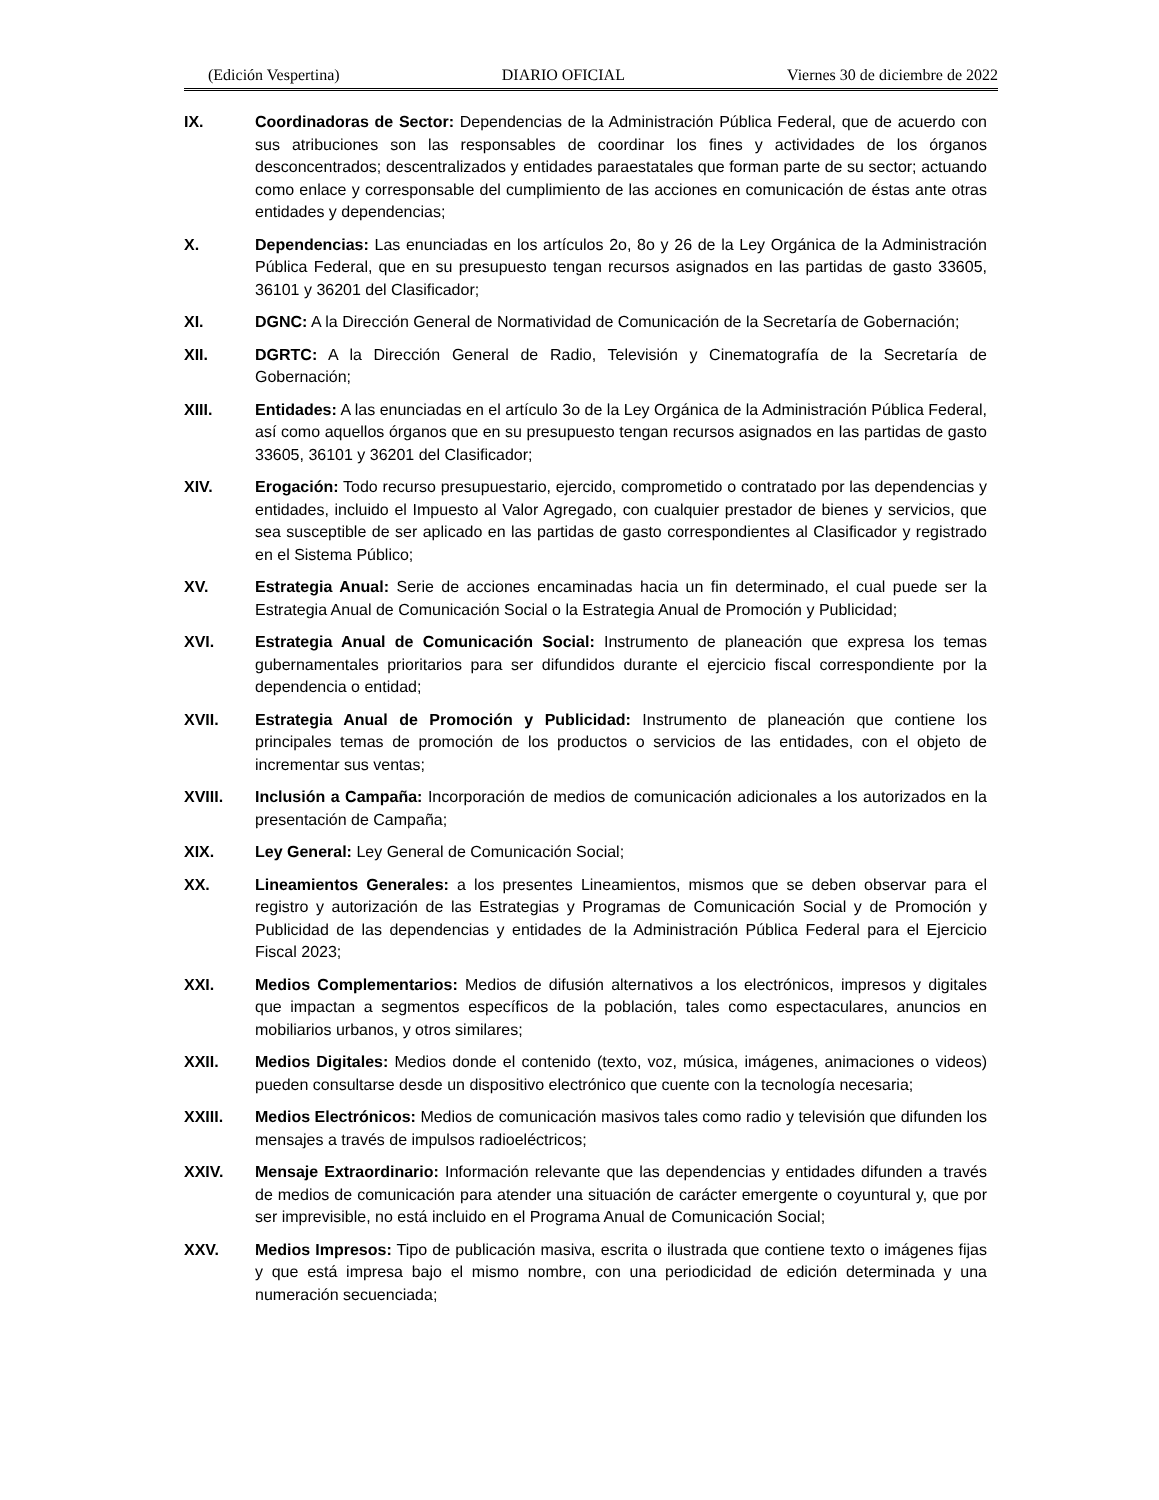(Edición Vespertina) DIARIO OFICIAL Viernes 30 de diciembre de 2022
IX. Coordinadoras de Sector: Dependencias de la Administración Pública Federal, que de acuerdo con sus atribuciones son las responsables de coordinar los fines y actividades de los órganos desconcentrados; descentralizados y entidades paraestatales que forman parte de su sector; actuando como enlace y corresponsable del cumplimiento de las acciones en comunicación de éstas ante otras entidades y dependencias;
X. Dependencias: Las enunciadas en los artículos 2o, 8o y 26 de la Ley Orgánica de la Administración Pública Federal, que en su presupuesto tengan recursos asignados en las partidas de gasto 33605, 36101 y 36201 del Clasificador;
XI. DGNC: A la Dirección General de Normatividad de Comunicación de la Secretaría de Gobernación;
XII. DGRTC: A la Dirección General de Radio, Televisión y Cinematografía de la Secretaría de Gobernación;
XIII. Entidades: A las enunciadas en el artículo 3o de la Ley Orgánica de la Administración Pública Federal, así como aquellos órganos que en su presupuesto tengan recursos asignados en las partidas de gasto 33605, 36101 y 36201 del Clasificador;
XIV. Erogación: Todo recurso presupuestario, ejercido, comprometido o contratado por las dependencias y entidades, incluido el Impuesto al Valor Agregado, con cualquier prestador de bienes y servicios, que sea susceptible de ser aplicado en las partidas de gasto correspondientes al Clasificador y registrado en el Sistema Público;
XV. Estrategia Anual: Serie de acciones encaminadas hacia un fin determinado, el cual puede ser la Estrategia Anual de Comunicación Social o la Estrategia Anual de Promoción y Publicidad;
XVI. Estrategia Anual de Comunicación Social: Instrumento de planeación que expresa los temas gubernamentales prioritarios para ser difundidos durante el ejercicio fiscal correspondiente por la dependencia o entidad;
XVII. Estrategia Anual de Promoción y Publicidad: Instrumento de planeación que contiene los principales temas de promoción de los productos o servicios de las entidades, con el objeto de incrementar sus ventas;
XVIII. Inclusión a Campaña: Incorporación de medios de comunicación adicionales a los autorizados en la presentación de Campaña;
XIX. Ley General: Ley General de Comunicación Social;
XX. Lineamientos Generales: a los presentes Lineamientos, mismos que se deben observar para el registro y autorización de las Estrategias y Programas de Comunicación Social y de Promoción y Publicidad de las dependencias y entidades de la Administración Pública Federal para el Ejercicio Fiscal 2023;
XXI. Medios Complementarios: Medios de difusión alternativos a los electrónicos, impresos y digitales que impactan a segmentos específicos de la población, tales como espectaculares, anuncios en mobiliarios urbanos, y otros similares;
XXII. Medios Digitales: Medios donde el contenido (texto, voz, música, imágenes, animaciones o videos) pueden consultarse desde un dispositivo electrónico que cuente con la tecnología necesaria;
XXIII. Medios Electrónicos: Medios de comunicación masivos tales como radio y televisión que difunden los mensajes a través de impulsos radioeléctricos;
XXIV. Mensaje Extraordinario: Información relevante que las dependencias y entidades difunden a través de medios de comunicación para atender una situación de carácter emergente o coyuntural y, que por ser imprevisible, no está incluido en el Programa Anual de Comunicación Social;
XXV. Medios Impresos: Tipo de publicación masiva, escrita o ilustrada que contiene texto o imágenes fijas y que está impresa bajo el mismo nombre, con una periodicidad de edición determinada y una numeración secuenciada;